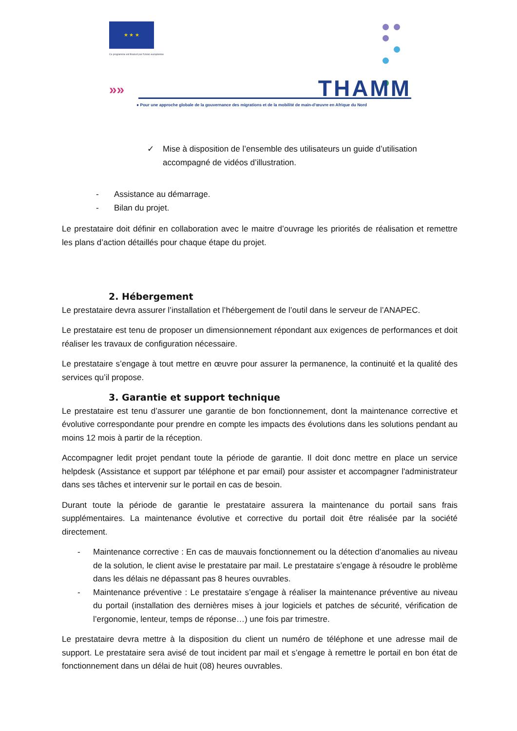★ ★ ★
Ce programme est financé par l'Union européenne
»» THAMM
● Pour une approche globale de la gouvernance des migrations et de la mobilité de main-d'œuvre en Afrique du Nord
✓ Mise à disposition de l’ensemble des utilisateurs un guide d’utilisation accompagné de vidéos d’illustration.
- Assistance au démarrage.
- Bilan du projet.
Le prestataire doit définir en collaboration avec le maitre d’ouvrage les priorités de réalisation et remettre les plans d’action détaillés pour chaque étape du projet.
2. Hébergement
Le prestataire devra assurer l’installation et l’hébergement de l’outil dans le serveur de l’ANAPEC.
Le prestataire est tenu de proposer un dimensionnement répondant aux exigences de performances et doit réaliser les travaux de configuration nécessaire.
Le prestataire s’engage à tout mettre en œuvre pour assurer la permanence, la continuité et la qualité des services qu’il propose.
3. Garantie et support technique
Le prestataire est tenu d’assurer une garantie de bon fonctionnement, dont la maintenance corrective et évolutive correspondante pour prendre en compte les impacts des évolutions dans les solutions pendant au moins 12 mois à partir de la réception.
Accompagner ledit projet pendant toute la période de garantie. Il doit donc mettre en place un service helpdesk (Assistance et support par téléphone et par email) pour assister et accompagner l'administrateur dans ses tâches et intervenir sur le portail en cas de besoin.
Durant toute la période de garantie le prestataire assurera la maintenance du portail sans frais supplémentaires. La maintenance évolutive et corrective du portail doit être réalisée par la société directement.
- Maintenance corrective : En cas de mauvais fonctionnement ou la détection d’anomalies au niveau de la solution, le client avise le prestataire par mail. Le prestataire s’engage à résoudre le problème dans les délais ne dépassant pas 8 heures ouvrables.
- Maintenance préventive : Le prestataire s’engage à réaliser la maintenance préventive au niveau du portail (installation des dernières mises à jour logiciels et patches de sécurité, vérification de l’ergonomie, lenteur, temps de réponse…) une fois par trimestre.
Le prestataire devra mettre à la disposition du client un numéro de téléphone et une adresse mail de support. Le prestataire sera avisé de tout incident par mail et s’engage à remettre le portail en bon état de fonctionnement dans un délai de huit (08) heures ouvrables.